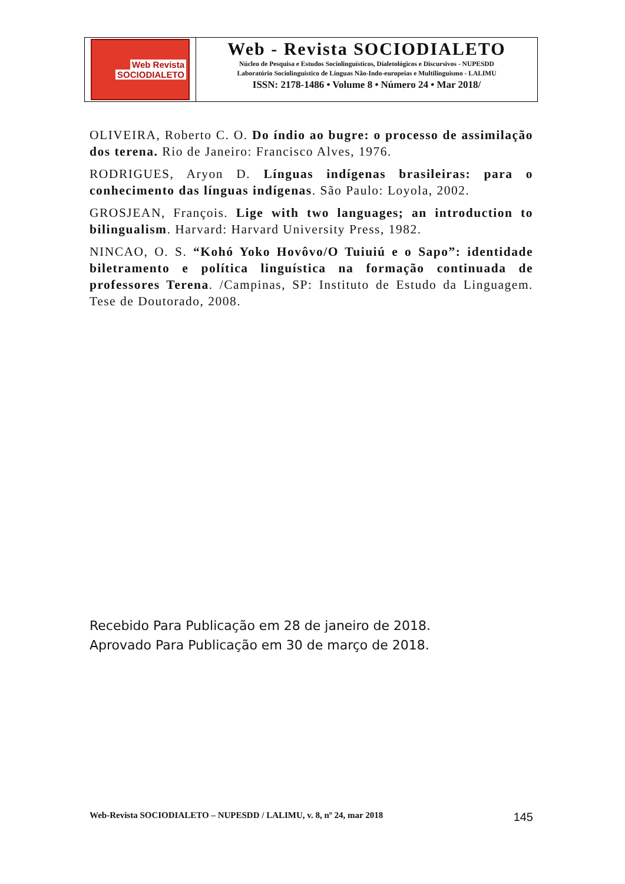Web Revista
SOCIODIALETO
Web - Revista SOCIODIALETO
Núcleo de Pesquisa e Estudos Sociolinguísticos, Dialetológicos e Discursivos - NUPESDD
Laboratório Sociolinguístico de Línguas Não-Indo-europeias e Multilinguismo - LALIMU
ISSN: 2178-1486 • Volume 8 • Número 24 • Mar 2018/
OLIVEIRA, Roberto C. O. Do índio ao bugre: o processo de assimilação dos terena. Rio de Janeiro: Francisco Alves, 1976.
RODRIGUES, Aryon D. Línguas indígenas brasileiras: para o conhecimento das línguas indígenas. São Paulo: Loyola, 2002.
GROSJEAN, François. Lige with two languages; an introduction to bilingualism. Harvard: Harvard University Press, 1982.
NINCAO, O. S. “Kohó Yoko Hovôvo/O Tuiuiú e o Sapo”: identidade biletramento e política linguística na formação continuada de professores Terena. /Campinas, SP: Instituto de Estudo da Linguagem. Tese de Doutorado, 2008.
Recebido Para Publicação em 28 de janeiro de 2018.
Aprovado Para Publicação em 30 de março de 2018.
Web-Revista SOCIODIALETO – NUPESDD / LALIMU, v. 8, nº 24, mar 2018 145